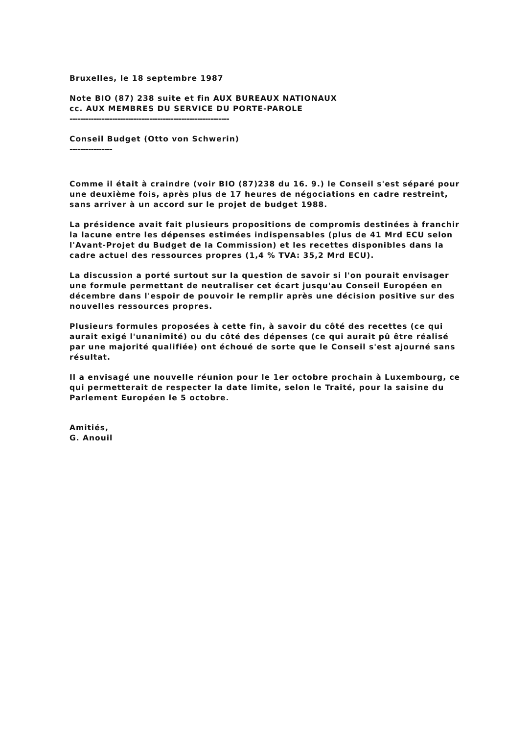Bruxelles, le 18 septembre 1987
Note BIO (87) 238 suite et fin AUX BUREAUX NATIONAUX
cc. AUX MEMBRES DU SERVICE DU PORTE-PAROLE
------------------------------------------------------------
Conseil Budget (Otto von Schwerin)
----------------
Comme il était à craindre (voir BIO (87)238 du 16. 9.) le Conseil s'est séparé pour une deuxième fois, après plus de 17 heures de négociations en cadre restreint, sans arriver à un accord sur le projet de budget 1988.
La présidence avait fait plusieurs propositions de compromis destinées à franchir la lacune entre les dépenses estimées indispensables (plus de 41 Mrd ECU selon l'Avant-Projet du Budget de la Commission) et les recettes disponibles dans la cadre actuel des ressources propres (1,4 % TVA: 35,2 Mrd ECU).
La discussion a porté surtout sur la question de savoir si l'on pourait envisager une formule permettant de neutraliser cet écart jusqu'au Conseil Européen en décembre dans l'espoir de pouvoir le remplir après une décision positive sur des nouvelles ressources propres.
Plusieurs formules proposées à cette fin, à savoir du côté des recettes (ce qui aurait exigé l'unanimité) ou du côté des dépenses (ce qui aurait pû être réalisé par une majorité qualifiée) ont échoué de sorte que le Conseil s'est ajourné sans résultat.
Il a envisagé une nouvelle réunion pour le 1er octobre prochain à Luxembourg, ce qui permetterait de respecter la date limite, selon le Traité, pour la saisine du Parlement Européen le 5 octobre.
Amitiés,
G. Anouil